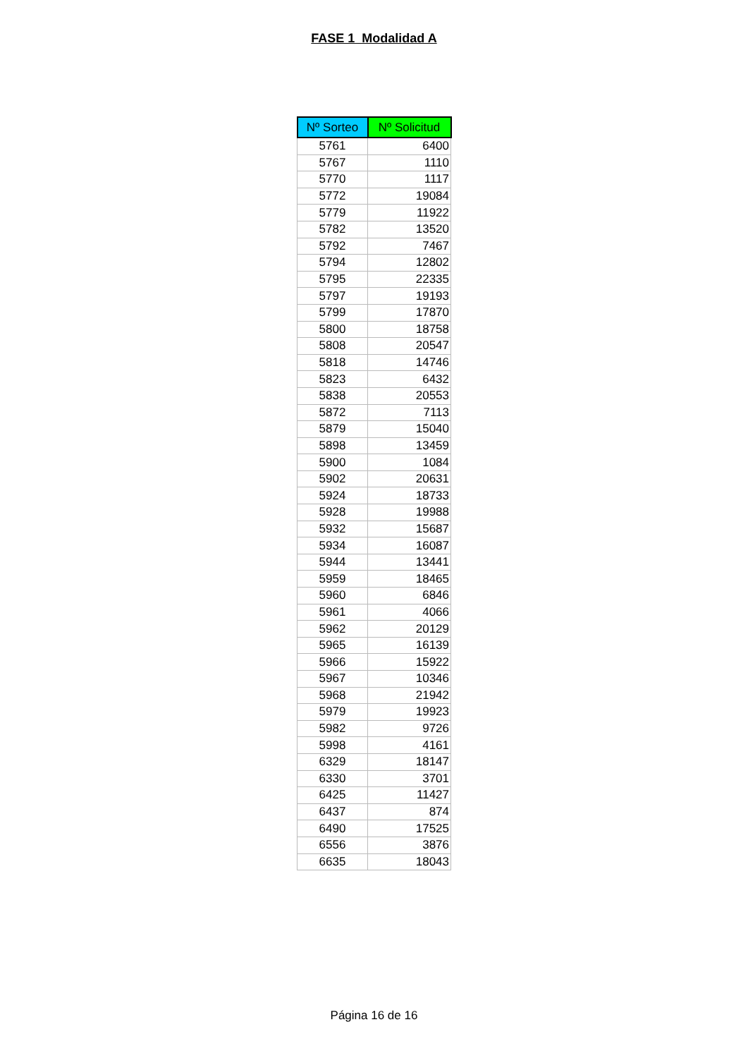FASE 1 Modalidad A
| Nº Sorteo | Nº Solicitud |
| --- | --- |
| 5761 | 6400 |
| 5767 | 1110 |
| 5770 | 1117 |
| 5772 | 19084 |
| 5779 | 11922 |
| 5782 | 13520 |
| 5792 | 7467 |
| 5794 | 12802 |
| 5795 | 22335 |
| 5797 | 19193 |
| 5799 | 17870 |
| 5800 | 18758 |
| 5808 | 20547 |
| 5818 | 14746 |
| 5823 | 6432 |
| 5838 | 20553 |
| 5872 | 7113 |
| 5879 | 15040 |
| 5898 | 13459 |
| 5900 | 1084 |
| 5902 | 20631 |
| 5924 | 18733 |
| 5928 | 19988 |
| 5932 | 15687 |
| 5934 | 16087 |
| 5944 | 13441 |
| 5959 | 18465 |
| 5960 | 6846 |
| 5961 | 4066 |
| 5962 | 20129 |
| 5965 | 16139 |
| 5966 | 15922 |
| 5967 | 10346 |
| 5968 | 21942 |
| 5979 | 19923 |
| 5982 | 9726 |
| 5998 | 4161 |
| 6329 | 18147 |
| 6330 | 3701 |
| 6425 | 11427 |
| 6437 | 874 |
| 6490 | 17525 |
| 6556 | 3876 |
| 6635 | 18043 |
Página 16 de 16